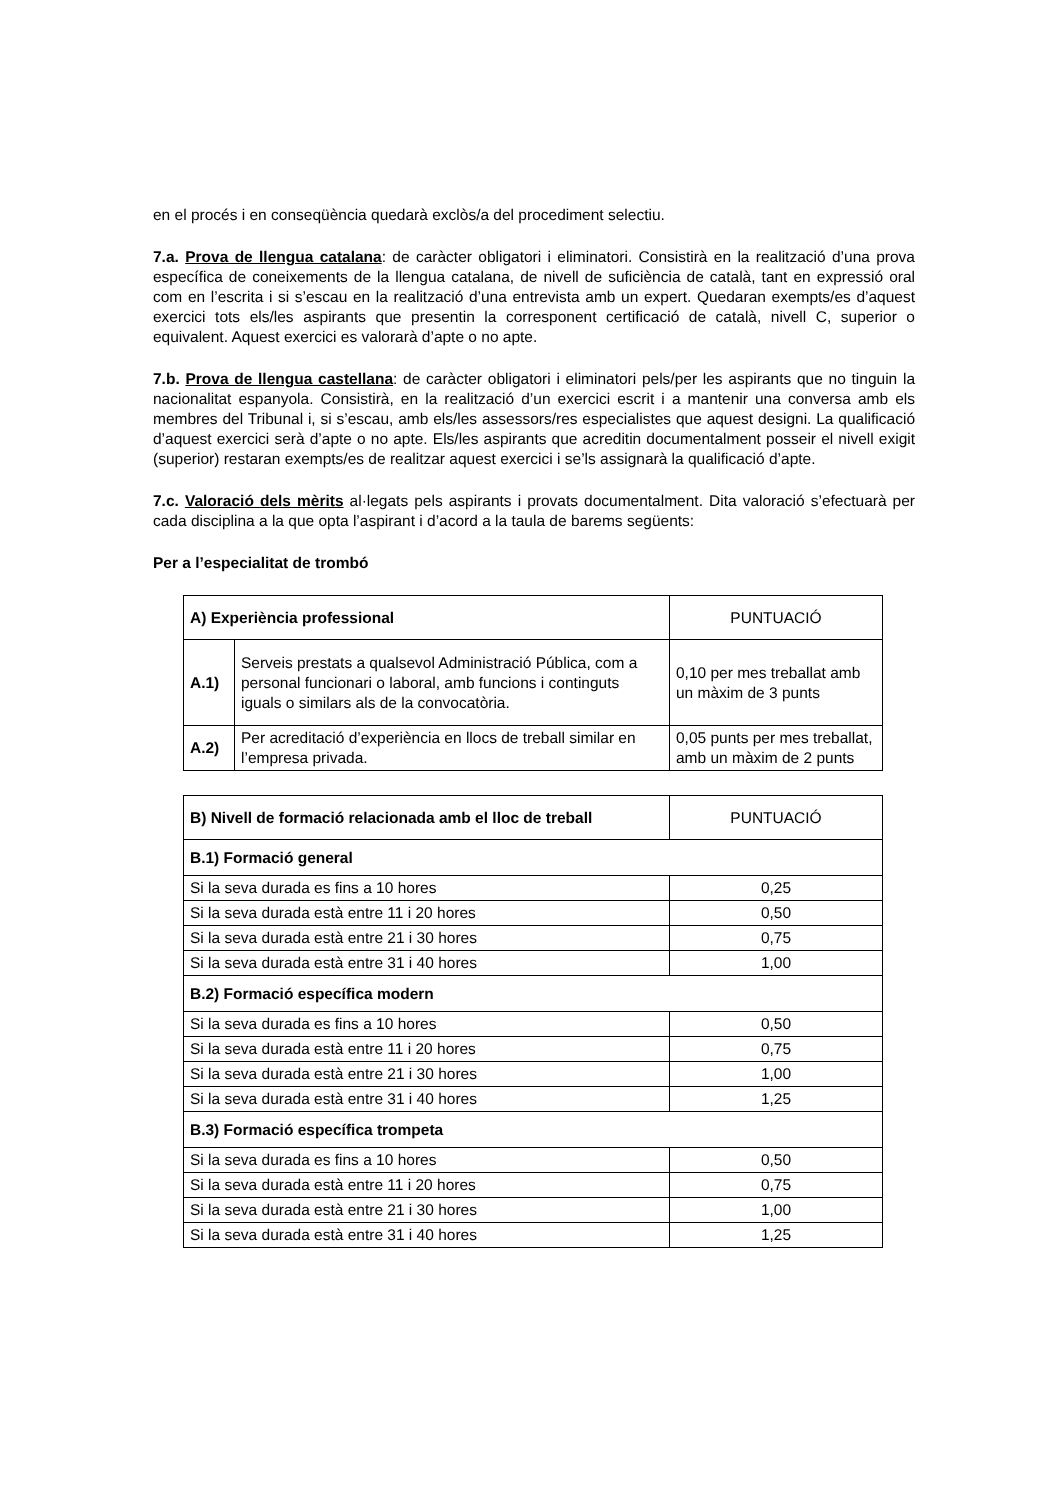en el procés i en conseqüència quedarà exclòs/a del procediment selectiu.
7.a. Prova de llengua catalana: de caràcter obligatori i eliminatori. Consistirà en la realització d’una prova específica de coneixements de la llengua catalana, de nivell de suficiència de català, tant en expressió oral com en l’escrita i si s’escau en la realització d’una entrevista amb un expert. Quedaran exempts/es d’aquest exercici tots els/les aspirants que presentin la corresponent certificació de català, nivell C, superior o equivalent. Aquest exercici es valorarà d’apte o no apte.
7.b. Prova de llengua castellana: de caràcter obligatori i eliminatori pels/per les aspirants que no tinguin la nacionalitat espanyola. Consistirà, en la realització d’un exercici escrit i a mantenir una conversa amb els membres del Tribunal i, si s’escau, amb els/les assessors/res especialistes que aquest designi. La qualificació d’aquest exercici serà d’apte o no apte. Els/les aspirants que acreditin documentalment posseir el nivell exigit (superior) restaran exempts/es de realitzar aquest exercici i se’ls assignarà la qualificació d’apte.
7.c. Valoració dels mèrits al·legats pels aspirants i provats documentalment. Dita valoració s’efectuarà per cada disciplina a la que opta l’aspirant i d’acord a la taula de barems següents:
Per a l’especialitat de trombó
| A) Experiència professional | | PUNTUACIÓ |
| --- | --- | --- |
| A.1) | Serveis prestats a qualsevol Administració Pública, com a personal funcionari o laboral, amb funcions i continguts iguals o similars als de la convocatòria. | 0,10 per mes treballat amb un màxim de 3 punts |
| A.2) | Per acreditació d’experiència en llocs de treball similar en l’empresa privada. | 0,05 punts per mes treballat, amb un màxim de 2 punts |
| B) Nivell de formació relacionada amb el lloc de treball | PUNTUACIÓ |
| --- | --- |
| B.1) Formació general | |
| Si la seva durada es fins a 10 hores | 0,25 |
| Si la seva durada està entre 11 i 20 hores | 0,50 |
| Si la seva durada està entre 21 i 30 hores | 0,75 |
| Si la seva durada està entre 31 i 40 hores | 1,00 |
| B.2) Formació específica modern | |
| Si la seva durada es fins a 10 hores | 0,50 |
| Si la seva durada està entre 11 i 20 hores | 0,75 |
| Si la seva durada està entre 21 i 30 hores | 1,00 |
| Si la seva durada està entre 31 i 40 hores | 1,25 |
| B.3) Formació específica trompeta | |
| Si la seva durada es fins a 10 hores | 0,50 |
| Si la seva durada està entre 11 i 20 hores | 0,75 |
| Si la seva durada està entre 21 i 30 hores | 1,00 |
| Si la seva durada està entre 31 i 40 hores | 1,25 |